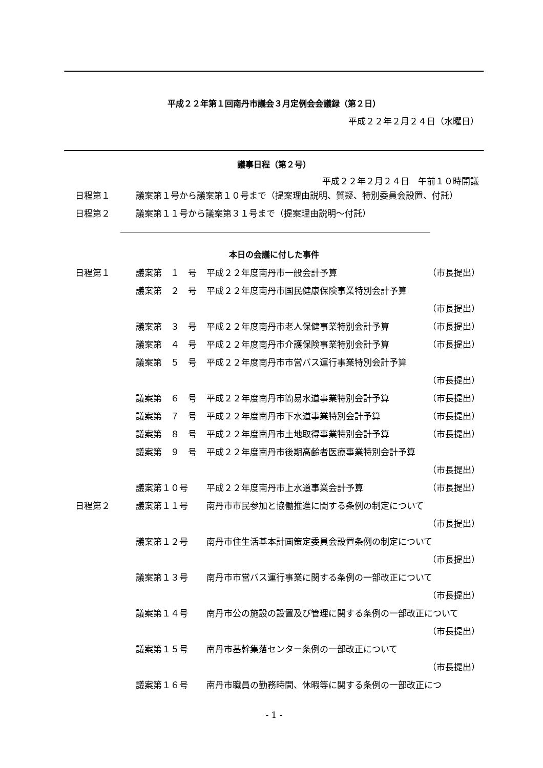平成２２年第１回南丹市議会３月定例会会議録（第２日）
平成２２年２月２４日（水曜日）
議事日程（第２号）
平成２２年２月２４日　午前１０時開議
| 日程第１ | 議案第１号から議案第１０号まで（提案理由説明、質疑、特別委員会設置、付託） |
| 日程第２ | 議案第１１号から議案第３１号まで（提案理由説明～付託） |
本日の会議に付した事件
| 日程第１ | 議案第 １ 号 | 平成２２年度南丹市一般会計予算 | （市長提出） |
| | 議案第 ２ 号 | 平成２２年度南丹市国民健康保険事業特別会計予算 （市長提出） | |
| | 議案第 ３ 号 | 平成２２年度南丹市老人保健事業特別会計予算 | （市長提出） |
| | 議案第 ４ 号 | 平成２２年度南丹市介護保険事業特別会計予算 | （市長提出） |
| | 議案第 ５ 号 | 平成２２年度南丹市市営バス運行事業特別会計予算 （市長提出） | |
| | 議案第 ６ 号 | 平成２２年度南丹市簡易水道事業特別会計予算 | （市長提出） |
| | 議案第 ７ 号 | 平成２２年度南丹市下水道事業特別会計予算 | （市長提出） |
| | 議案第 ８ 号 | 平成２２年度南丹市土地取得事業特別会計予算 | （市長提出） |
| | 議案第 ９ 号 | 平成２２年度南丹市後期高齢者医療事業特別会計予算 （市長提出） | |
| | 議案第１０号 | 平成２２年度南丹市上水道事業会計予算 | （市長提出） |
| 日程第２ | 議案第１１号 | 南丹市市民参加と協働推進に関する条例の制定について （市長提出） | |
| | 議案第１２号 | 南丹市住生活基本計画策定委員会設置条例の制定について （市長提出） | |
| | 議案第１３号 | 南丹市市営バス運行事業に関する条例の一部改正について （市長提出） | |
| | 議案第１４号 | 南丹市公の施設の設置及び管理に関する条例の一部改正について （市長提出） | |
| | 議案第１５号 | 南丹市基幹集落センター条例の一部改正について （市長提出） | |
| | 議案第１６号 | 南丹市職員の勤務時間、休暇等に関する条例の一部改正につ | |
- 1 -